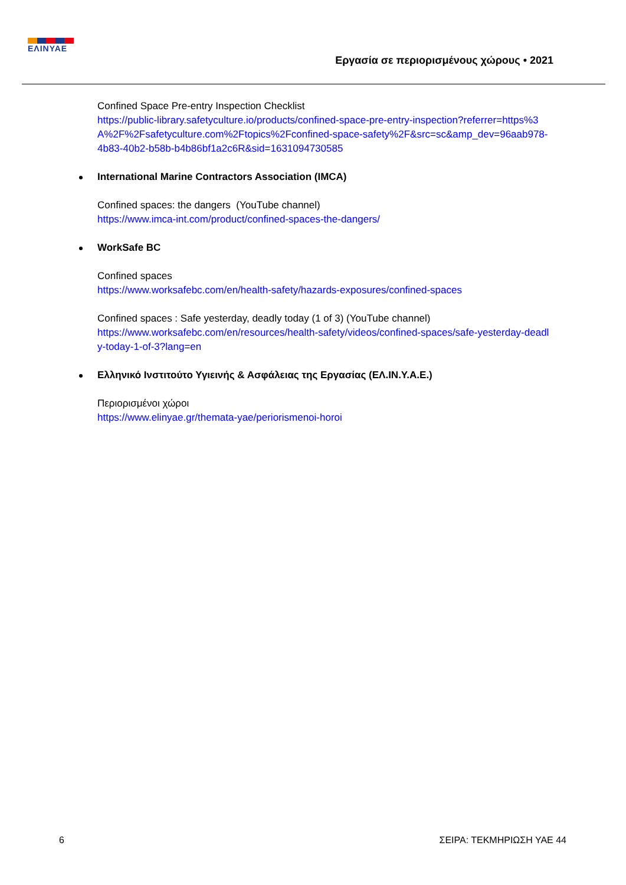ΕΛΙΝΥΑΕ
Εργασία σε περιορισμένους χώρους • 2021
Confined Space Pre-entry Inspection Checklist
https://public-library.safetyculture.io/products/confined-space-pre-entry-inspection?referrer=https%3A%2F%2Fsafetyculture.com%2Ftopics%2Fconfined-space-safety%2F&src=sc&amp_dev=96aab978-4b83-40b2-b58b-b4b86bf1a2c6R&sid=1631094730585
International Marine Contractors Association (IMCA)
Confined spaces: the dangers (YouTube channel)
https://www.imca-int.com/product/confined-spaces-the-dangers/
WorkSafe BC
Confined spaces
https://www.worksafebc.com/en/health-safety/hazards-exposures/confined-spaces
Confined spaces : Safe yesterday, deadly today (1 of 3) (YouTube channel)
https://www.worksafebc.com/en/resources/health-safety/videos/confined-spaces/safe-yesterday-deadly-today-1-of-3?lang=en
Ελληνικό Ινστιτούτο Υγιεινής & Ασφάλειας της Εργασίας (ΕΛ.ΙΝ.Υ.Α.Ε.)
Περιορισμένοι χώροι
https://www.elinyae.gr/themata-yae/periorismenoi-horoi
6 ΣΕΙΡΑ: ΤΕΚΜΗΡΙΩΣΗ ΥΑΕ 44